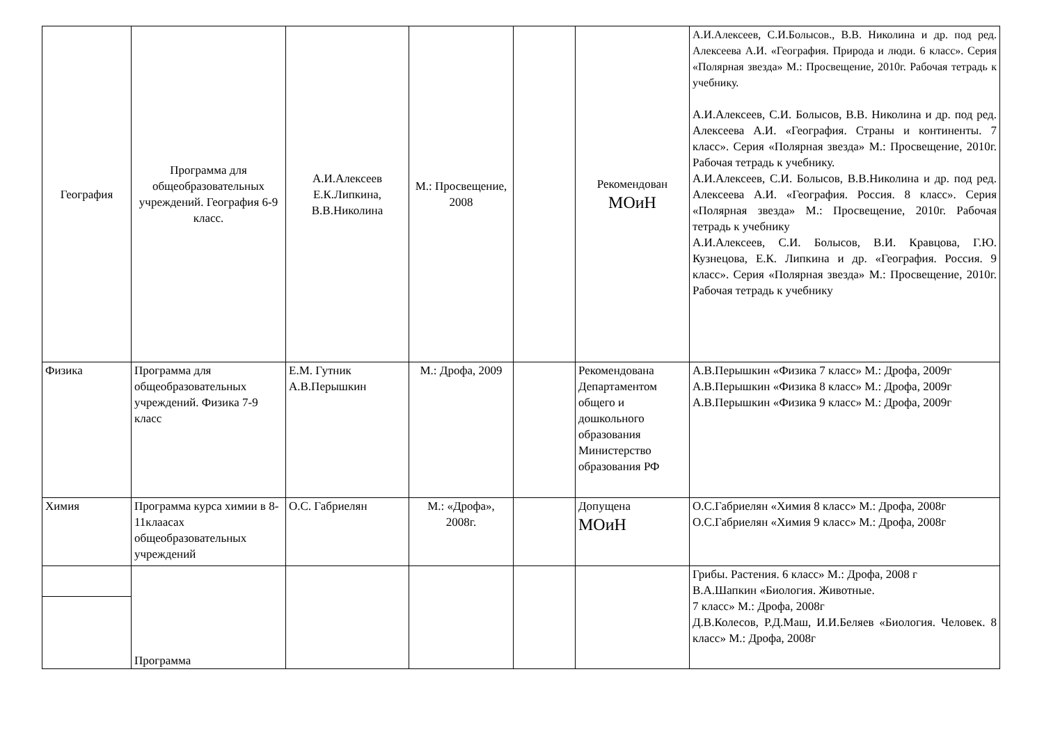| География | Программа для общеобразовательных учреждений. География 6-9 класс. | А.И.Алексеев Е.К.Липкина, В.В.Николина | М.: Просвещение, 2008 | | Рекомендован МОиН | А.И.Алексеев, С.И.Болысов., В.В. Николина и др. под ред. Алексеева А.И. «География. Природа и люди. 6 класс». Серия «Полярная звезда» М.: Просвещение, 2010г. Рабочая тетрадь к учебнику. А.И.Алексеев, С.И. Болысов, В.В. Николина и др. под ред. Алексеева А.И. «География. Страны и континенты. 7 класс». Серия «Полярная звезда» М.: Просвещение, 2010г. Рабочая тетрадь к учебнику. А.И.Алексеев, С.И. Болысов, В.В.Николина и др. под ред. Алексеева А.И. «География. Россия. 8 класс». Серия «Полярная звезда» М.: Просвещение, 2010г. Рабочая тетрадь к учебнику А.И.Алексеев, С.И. Болысов, В.И. Кравцова, Г.Ю. Кузнецова, Е.К. Липкина и др. «География. Россия. 9 класс». Серия «Полярная звезда» М.: Просвещение, 2010г. Рабочая тетрадь к учебнику |
| Физика | Программа для общеобразовательных учреждений. Физика 7-9 класс | Е.М. Гутник А.В.Перышкин | М.: Дрофа, 2009 | | Рекомендована Департаментом общего и дошкольного образования Министерство образования РФ | А.В.Перышкин «Физика 7 класс» М.: Дрофа, 2009г А.В.Перышкин «Физика 8 класс» М.: Дрофа, 2009г А.В.Перышкин «Физика 9 класс» М.: Дрофа, 2009г |
| Химия | Программа курса химии в 8-11клаасах общеобразовательных учреждений | О.С. Габриелян | М.: «Дрофа», 2008г. | | Допущена МОиН | О.С.Габриелян «Химия 8 класс» М.: Дрофа, 2008г О.С.Габриелян «Химия 9 класс» М.: Дрофа, 2008г |
| | Программа | | | | | Грибы. Растения. 6 класс» М.: Дрофа, 2008 г В.А.Шапкин «Биология. Животные. 7 класс» М.: Дрофа, 2008г Д.В.Колесов, Р.Д.Маш, И.И.Беляев «Биология. Человек. 8 класс» М.: Дрофа, 2008г |